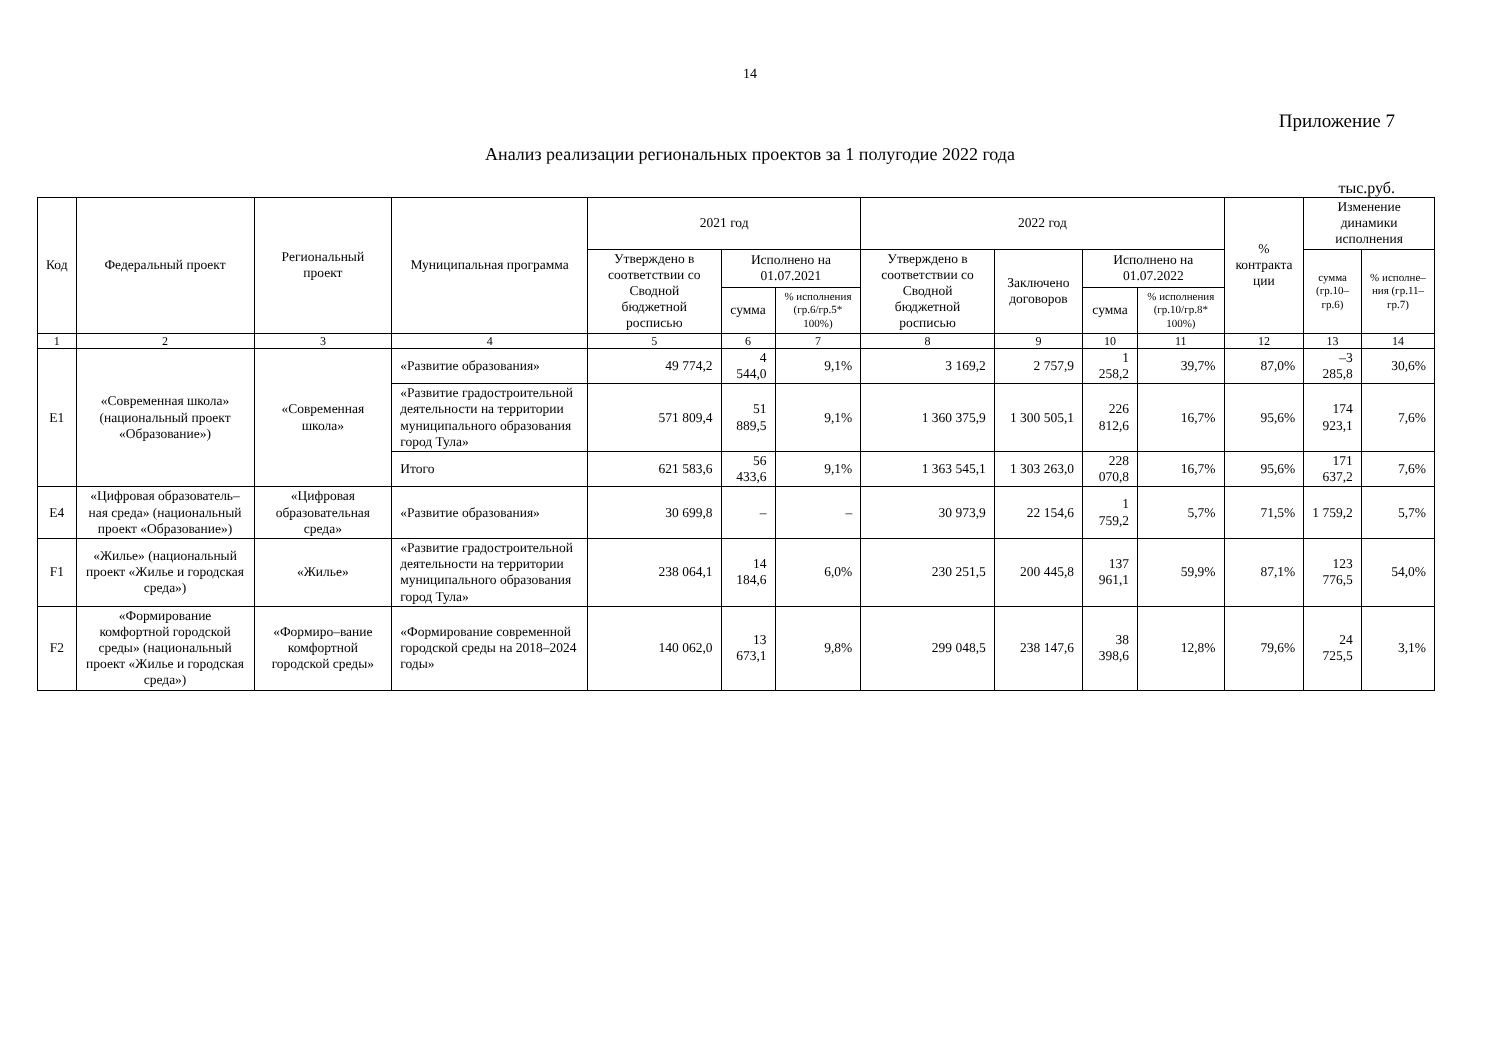14
Приложение 7
Анализ реализации региональных проектов за 1 полугодие 2022 года
тыс.руб.
| Код | Федеральный проект | Региональный проект | Муниципальная программа | 2021 год | | | 2022 год | | | | % контракта ции | Изменение динамики исполнения | |
| --- | --- | --- | --- | --- | --- | --- | --- | --- | --- | --- | --- | --- | --- |
| | | | | Утверждено в соответствии со Сводной бюджетной росписью | Исполнено на 01.07.2021 | | Утверждено в соответствии со Сводной бюджетной росписью | Заключено договоров | Исполнено на 01.07.2022 | | | сумма (гр.10–гр.6) | % исполне–ния (гр.11–гр.7) |
| | | | | | сумма | % исполнения (гр.6/гр.5* 100%) | | | сумма | % исполнения (гр.10/гр.8* 100%) | | | |
| 1 | 2 | 3 | 4 | 5 | 6 | 7 | 8 | 9 | 10 | 11 | 12 | 13 | 14 |
| E1 | «Современная школа» (национальный проект «Образование») | «Современная школа» | «Развитие образования» | 49 774,2 | 4 544,0 | 9,1% | 3 169,2 | 2 757,9 | 1 258,2 | 39,7% | 87,0% | –3 285,8 | 30,6% |
| | | | «Развитие градостроительной деятельности на территории муниципального образования город Тула» | 571 809,4 | 51 889,5 | 9,1% | 1 360 375,9 | 1 300 505,1 | 226 812,6 | 16,7% | 95,6% | 174 923,1 | 7,6% |
| | | | Итого | 621 583,6 | 56 433,6 | 9,1% | 1 363 545,1 | 1 303 263,0 | 228 070,8 | 16,7% | 95,6% | 171 637,2 | 7,6% |
| E4 | «Цифровая образователь–ная среда» (национальный проект «Образование») | «Цифровая образовательная среда» | «Развитие образования» | 30 699,8 | – | – | 30 973,9 | 22 154,6 | 1 759,2 | 5,7% | 71,5% | 1 759,2 | 5,7% |
| F1 | «Жилье» (национальный проект «Жилье и городская среда») | «Жилье» | «Развитие градостроительной деятельности на территории муниципального образования город Тула» | 238 064,1 | 14 184,6 | 6,0% | 230 251,5 | 200 445,8 | 137 961,1 | 59,9% | 87,1% | 123 776,5 | 54,0% |
| F2 | «Формирование комфортной городской среды» (национальный проект «Жилье и городская среда») | «Формиро–вание комфортной городской среды» | «Формирование современной городской среды на 2018–2024 годы» | 140 062,0 | 13 673,1 | 9,8% | 299 048,5 | 238 147,6 | 38 398,6 | 12,8% | 79,6% | 24 725,5 | 3,1% |